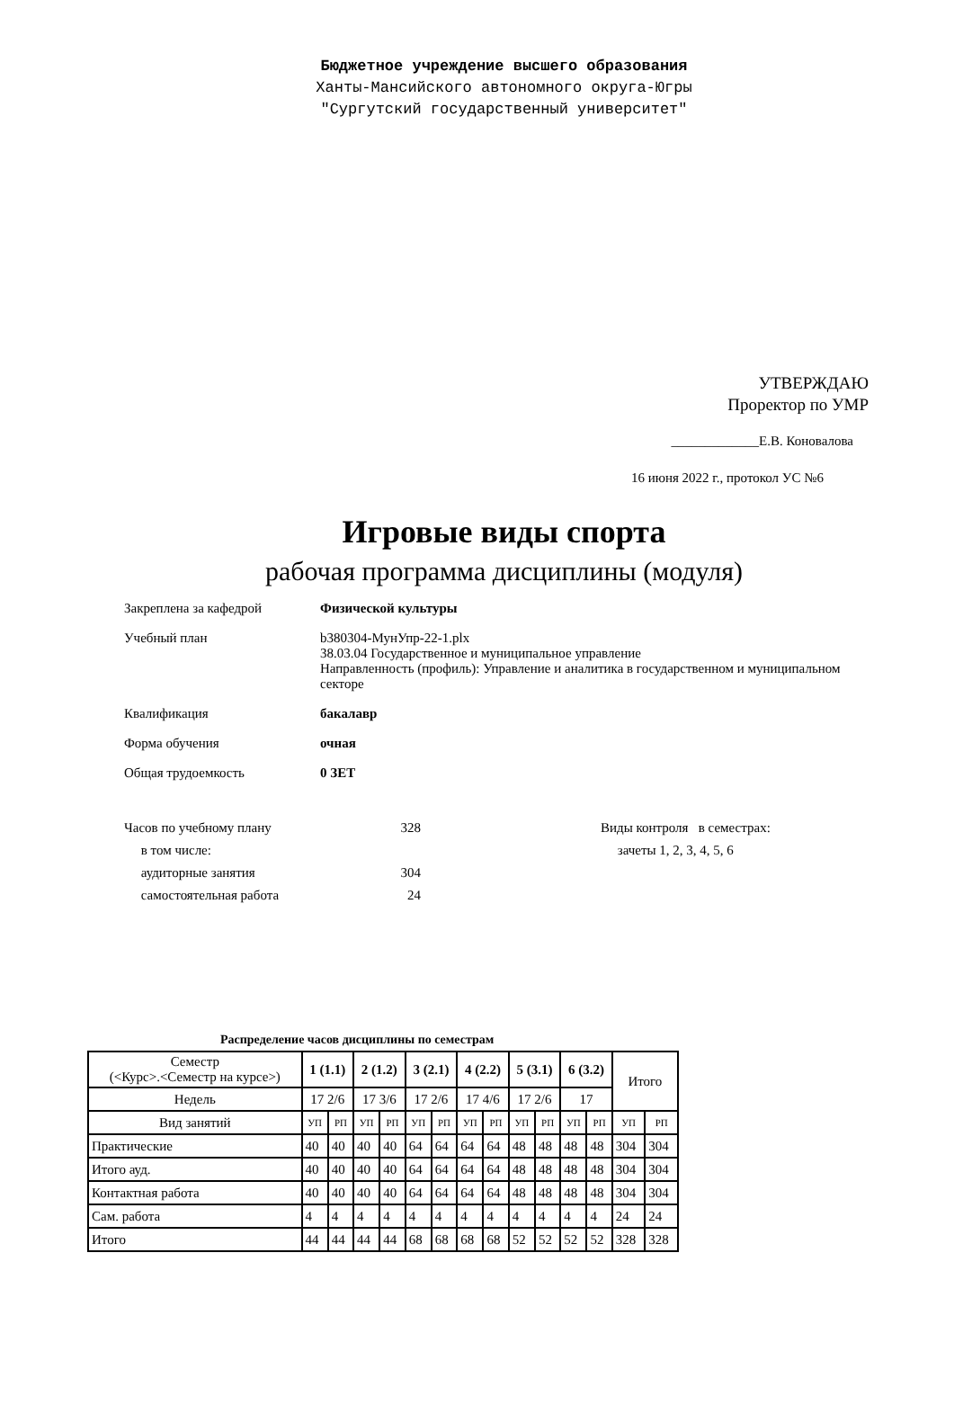Бюджетное учреждение высшего образования
Ханты-Мансийского автономного округа-Югры
"Сургутский государственный университет"
УТВЕРЖДАЮ
Проректор по УМР
_____________Е.В. Коновалова
16 июня 2022 г., протокол УС №6
Игровые виды спорта
рабочая программа дисциплины (модуля)
Закреплена за кафедрой Физической культуры
Учебный план b380304-МунУпр-22-1.plx
38.03.04 Государственное и муниципальное управление
Направленность (профиль): Управление и аналитика в государственном и муниципальном
секторе
Квалификация бакалавр
Форма обучения очная
Общая трудоемкость 0 ЗЕТ
Часов по учебному плану
в том числе:
аудиторные занятия
самостоятельная работа
328
304
24
Виды контроля в семестрах:
зачеты 1, 2, 3, 4, 5, 6
Распределение часов дисциплины по семестрам
| Семестр (<Курс>.<Семестр на курсе>) | 1 (1.1) | | 2 (1.2) | | 3 (2.1) | | 4 (2.2) | | 5 (3.1) | | 6 (3.2) | | Итого | |
| --- | --- | --- | --- | --- | --- | --- | --- | --- | --- | --- | --- | --- | --- | --- |
| Недель | 17 2/6 | | 17 3/6 | | 17 2/6 | | 17 4/6 | | 17 2/6 | | 17 | | | |
| Вид занятий | УП | РП | УП | РП | УП | РП | УП | РП | УП | РП | УП | РП | УП | РП |
| Практические | 40 | 40 | 40 | 40 | 64 | 64 | 64 | 64 | 48 | 48 | 48 | 48 | 304 | 304 |
| Итого ауд. | 40 | 40 | 40 | 40 | 64 | 64 | 64 | 64 | 48 | 48 | 48 | 48 | 304 | 304 |
| Контактная работа | 40 | 40 | 40 | 40 | 64 | 64 | 64 | 64 | 48 | 48 | 48 | 48 | 304 | 304 |
| Сам. работа | 4 | 4 | 4 | 4 | 4 | 4 | 4 | 4 | 4 | 4 | 4 | 4 | 24 | 24 |
| Итого | 44 | 44 | 44 | 44 | 68 | 68 | 68 | 68 | 52 | 52 | 52 | 52 | 328 | 328 |